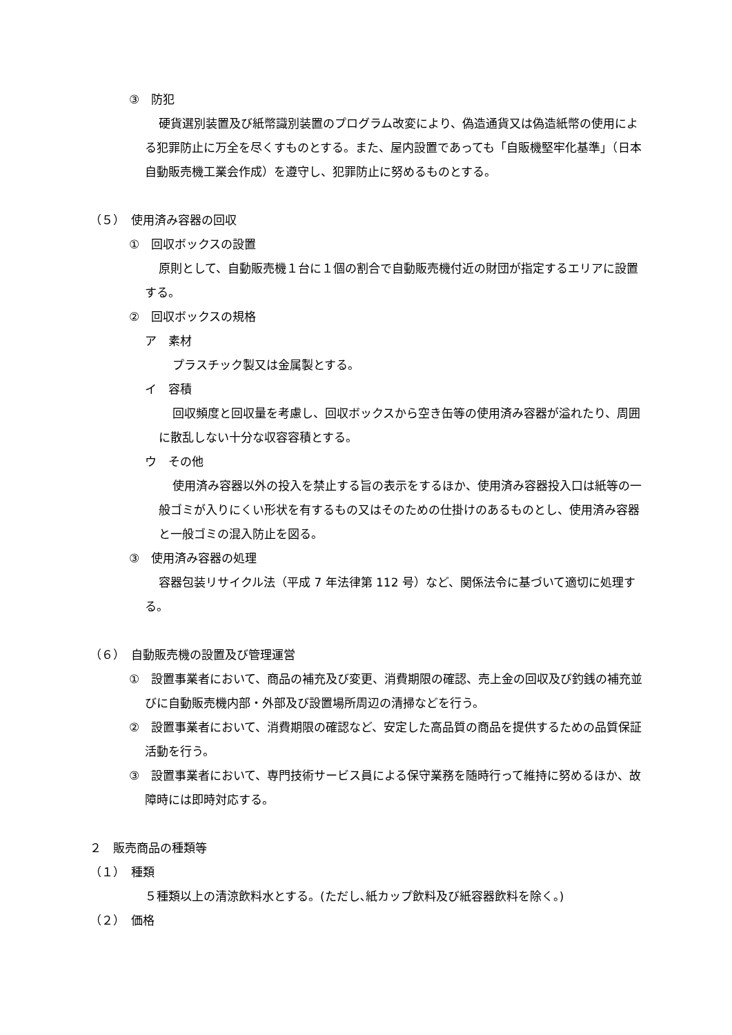③　防犯
硬貨選別装置及び紙幣識別装置のプログラム改変により、偽造通貨又は偽造紙幣の使用による犯罪防止に万全を尽くすものとする。また、屋内設置であっても「自販機堅牢化基準」（日本自動販売機工業会作成）を遵守し、犯罪防止に努めるものとする。
（５）　使用済み容器の回収
①　回収ボックスの設置
原則として、自動販売機１台に１個の割合で自動販売機付近の財団が指定するエリアに設置する。
②　回収ボックスの規格
ア　素材
プラスチック製又は金属製とする。
イ　容積
回収頻度と回収量を考慮し、回収ボックスから空き缶等の使用済み容器が溢れたり、周囲に散乱しない十分な収容容積とする。
ウ　その他
使用済み容器以外の投入を禁止する旨の表示をするほか、使用済み容器投入口は紙等の一般ゴミが入りにくい形状を有するもの又はそのための仕掛けのあるものとし、使用済み容器と一般ゴミの混入防止を図る。
③　使用済み容器の処理
容器包装リサイクル法（平成 7 年法律第 112 号）など、関係法令に基づいて適切に処理する。
（６）　自動販売機の設置及び管理運営
①　設置事業者において、商品の補充及び変更、消費期限の確認、売上金の回収及び釣銭の補充並びに自動販売機内部・外部及び設置場所周辺の清掃などを行う。
②　設置事業者において、消費期限の確認など、安定した高品質の商品を提供するための品質保証活動を行う。
③　設置事業者において、専門技術サービス員による保守業務を随時行って維持に努めるほか、故障時には即時対応する。
２　販売商品の種類等
（１）　種類
５種類以上の清涼飲料水とする。(ただし､紙カップ飲料及び紙容器飲料を除く。)
（２）　価格